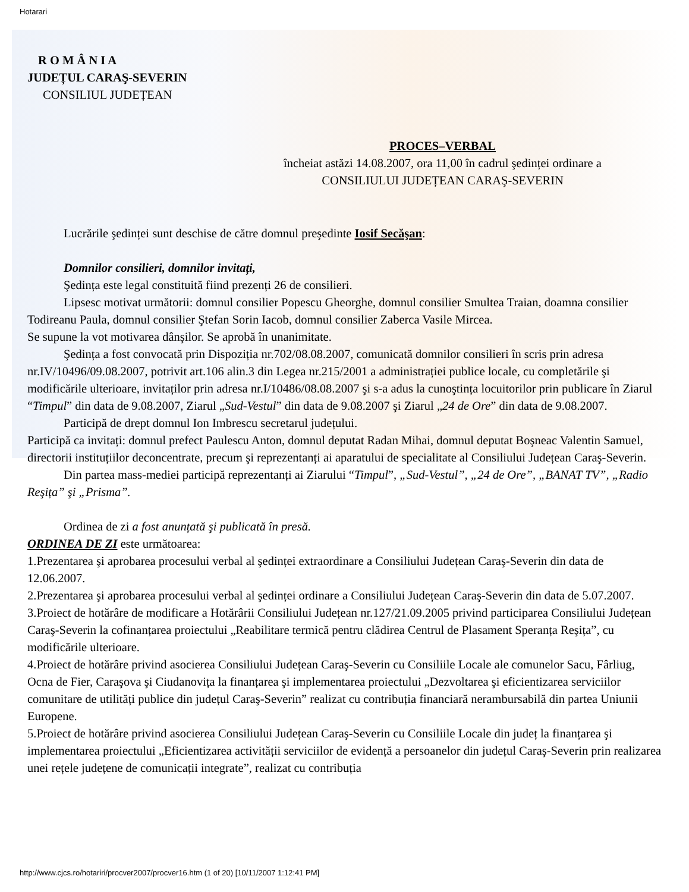Hotarari
R O M Â N I A
JUDEȚUL CARAŞ-SEVERIN
CONSILIUL JUDEȚEAN
PROCES–VERBAL
încheiat astăzi 14.08.2007, ora 11,00 în cadrul şedinței ordinare a
CONSILIULUI JUDEȚEAN CARAŞ-SEVERIN
Lucrările şedinței sunt deschise de către domnul preşedinte Iosif Secăşan:
Domnilor consilieri, domnilor invitați,
Şedința este legal constituită fiind prezenți 26 de consilieri.
Lipsesc motivat următorii: domnul consilier Popescu Gheorghe, domnul consilier Smultea Traian, doamna consilier Todireanu Paula, domnul consilier Ştefan Sorin Iacob, domnul consilier Zaberca Vasile Mircea.
Se supune la vot motivarea dânşilor. Se aprobă în unanimitate.
Şedința a fost convocată prin Dispoziția nr.702/08.08.2007, comunicată domnilor consilieri în scris prin adresa nr.IV/10496/09.08.2007, potrivit art.106 alin.3 din Legea nr.215/2001 a administrației publice locale, cu completările şi modificările ulterioare, invitaților prin adresa nr.I/10486/08.08.2007 şi s-a adus la cunoştința locuitorilor prin publicare în Ziarul “Timpul” din data de 9.08.2007, Ziarul „Sud-Vestul” din data de 9.08.2007 şi Ziarul „24 de Ore” din data de 9.08.2007.
Participă de drept domnul Ion Imbrescu secretarul județului.
Participă ca invitați: domnul prefect Paulescu Anton, domnul deputat Radan Mihai, domnul deputat Boşneac Valentin Samuel, directorii instituțiilor deconcentrate, precum şi reprezentanți ai aparatului de specialitate al Consiliului Județean Caraş-Severin.
Din partea mass-mediei participă reprezentanți ai Ziarului “Timpul”, „Sud-Vestul”, „24 de Ore”, „BANAT TV”, „Radio Reşița” şi „Prisma”.
Ordinea de zi a fost anunțată şi publicată în presă.
ORDINEA DE ZI este următoarea:
1.Prezentarea şi aprobarea procesului verbal al şedinței extraordinare a Consiliului Județean Caraş-Severin din data de 12.06.2007.
2.Prezentarea şi aprobarea procesului verbal al şedinței ordinare a Consiliului Județean Caraş-Severin din data de 5.07.2007.
3.Proiect de hotărâre de modificare a Hotărârii Consiliului Județean nr.127/21.09.2005 privind participarea Consiliului Județean Caraş-Severin la cofinanțarea proiectului „Reabilitare termică pentru clădirea Centrul de Plasament Speranța Reşița”, cu modificările ulterioare.
4.Proiect de hotărâre privind asocierea Consiliului Județean Caraş-Severin cu Consiliile Locale ale comunelor Sacu, Fârliug, Ocna de Fier, Caraşova şi Ciudanovița la finanțarea şi implementarea proiectului „Dezvoltarea şi eficientizarea serviciilor comunitare de utilități publice din județul Caraş-Severin” realizat cu contribuția financiară nerambursabilă din partea Uniunii Europene.
5.Proiect de hotărâre privind asocierea Consiliului Județean Caraş-Severin cu Consiliile Locale din județ la finanțarea şi implementarea proiectului „Eficientizarea activității serviciilor de evidență a persoanelor din județul Caraş-Severin prin realizarea unei rețele județene de comunicații integrate”, realizat cu contribuția
http://www.cjcs.ro/hotariri/procver2007/procver16.htm (1 of 20) [10/11/2007 1:12:41 PM]